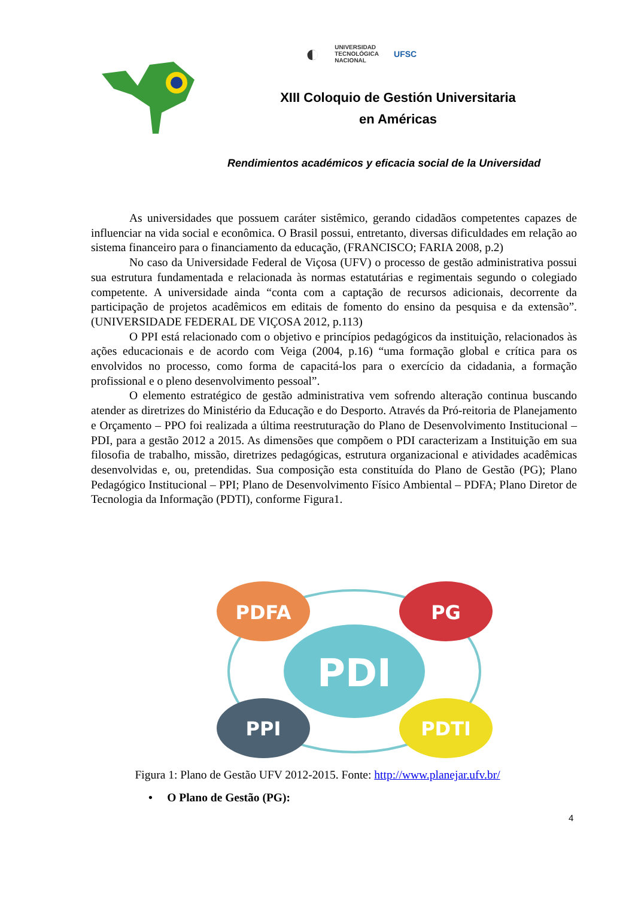◐ UNIVERSIDAD
TECNOLÓGICA
NACIONAL UFSC
XIII Coloquio de Gestión Universitaria
en Américas
Rendimientos académicos y eficacia social de la Universidad
As universidades que possuem caráter sistêmico, gerando cidadãos competentes capazes de influenciar na vida social e econômica. O Brasil possui, entretanto, diversas dificuldades em relação ao sistema financeiro para o financiamento da educação, (FRANCISCO; FARIA 2008, p.2)
No caso da Universidade Federal de Viçosa (UFV) o processo de gestão administrativa possui sua estrutura fundamentada e relacionada às normas estatutárias e regimentais segundo o colegiado competente. A universidade ainda “conta com a captação de recursos adicionais, decorrente da participação de projetos acadêmicos em editais de fomento do ensino da pesquisa e da extensão”. (UNIVERSIDADE FEDERAL DE VIÇOSA 2012, p.113)
O PPI está relacionado com o objetivo e princípios pedagógicos da instituição, relacionados às ações educacionais e de acordo com Veiga (2004, p.16) “uma formação global e crítica para os envolvidos no processo, como forma de capacitá-los para o exercício da cidadania, a formação profissional e o pleno desenvolvimento pessoal”.
O elemento estratégico de gestão administrativa vem sofrendo alteração continua buscando atender as diretrizes do Ministério da Educação e do Desporto. Através da Pró-reitoria de Planejamento e Orçamento – PPO foi realizada a última reestruturação do Plano de Desenvolvimento Institucional – PDI, para a gestão 2012 a 2015. As dimensões que compõem o PDI caracterizam a Instituição em sua filosofia de trabalho, missão, diretrizes pedagógicas, estrutura organizacional e atividades acadêmicas desenvolvidas e, ou, pretendidas. Sua composição esta constituída do Plano de Gestão (PG); Plano Pedagógico Institucional – PPI; Plano de Desenvolvimento Físico Ambiental – PDFA; Plano Diretor de Tecnologia da Informação (PDTI), conforme Figura1.
PDFA
PG
PPI
PDTI
PDI
Figura 1: Plano de Gestão UFV 2012-2015. Fonte: http://www.planejar.ufv.br/
• O Plano de Gestão (PG):
4